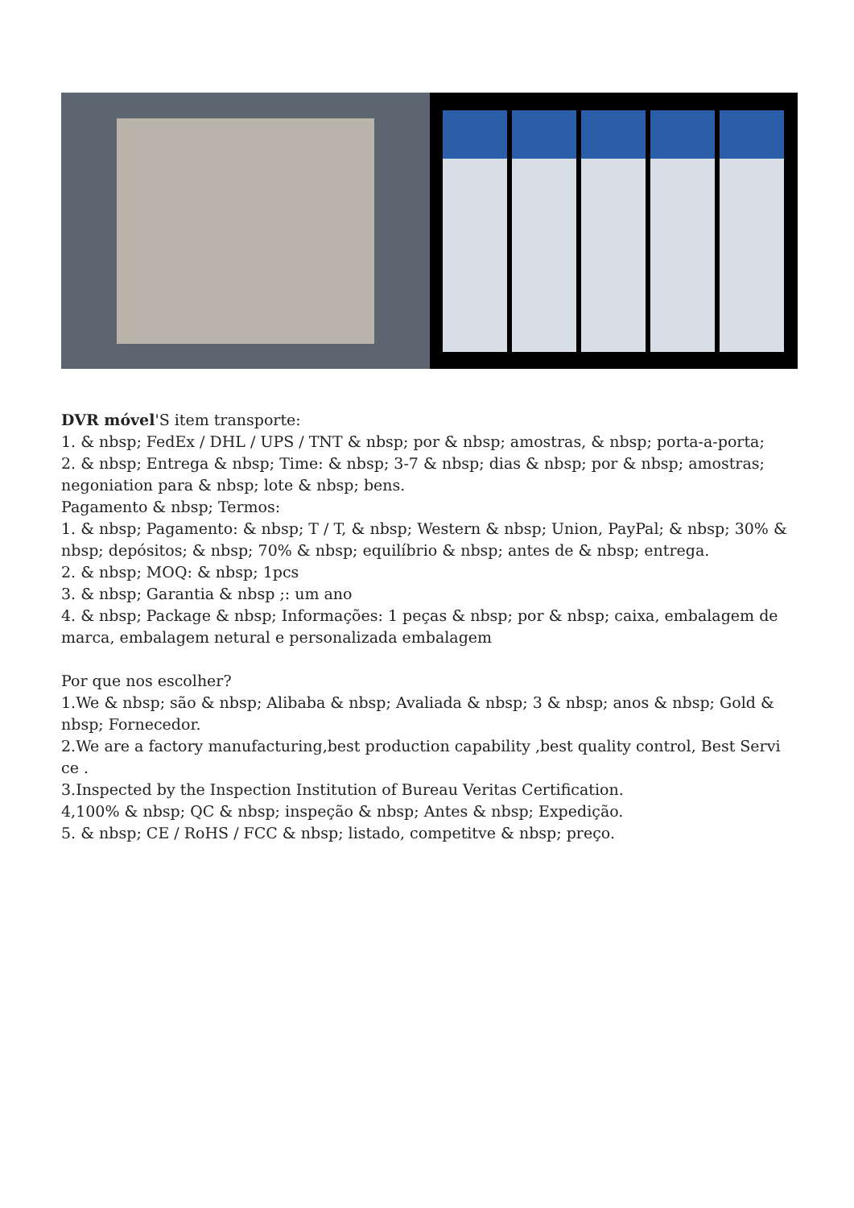DVR móvel'S item transporte:
1. & nbsp; FedEx / DHL / UPS / TNT & nbsp; por & nbsp; amostras, & nbsp; porta-a-porta;
2. & nbsp; Entrega & nbsp; Time: & nbsp; 3-7 & nbsp; dias & nbsp; por & nbsp; amostras; negoniation para & nbsp; lote & nbsp; bens.
Pagamento & nbsp; Termos:
1. & nbsp; Pagamento: & nbsp; T / T, & nbsp; Western & nbsp; Union, PayPal; & nbsp; 30% & nbsp; depósitos; & nbsp; 70% & nbsp; equilíbrio & nbsp; antes de & nbsp; entrega.
2. & nbsp; MOQ: & nbsp; 1pcs
3. & nbsp; Garantia & nbsp ;: um ano
4. & nbsp; Package & nbsp; Informações: 1 peças & nbsp; por & nbsp; caixa, embalagem de marca, embalagem netural e personalizada embalagem
Por que nos escolher?
1.We & nbsp; são & nbsp; Alibaba & nbsp; Avaliada & nbsp; 3 & nbsp; anos & nbsp; Gold & nbsp; Fornecedor.
2.We are a factory manufacturing,best production capability ,best quality control, Best Servi ce .
3.Inspected by the Inspection Institution of Bureau Veritas Certification.
4,100% & nbsp; QC & nbsp; inspeção & nbsp; Antes & nbsp; Expedição.
5. & nbsp; CE / RoHS / FCC & nbsp; listado, competitve & nbsp; preço.